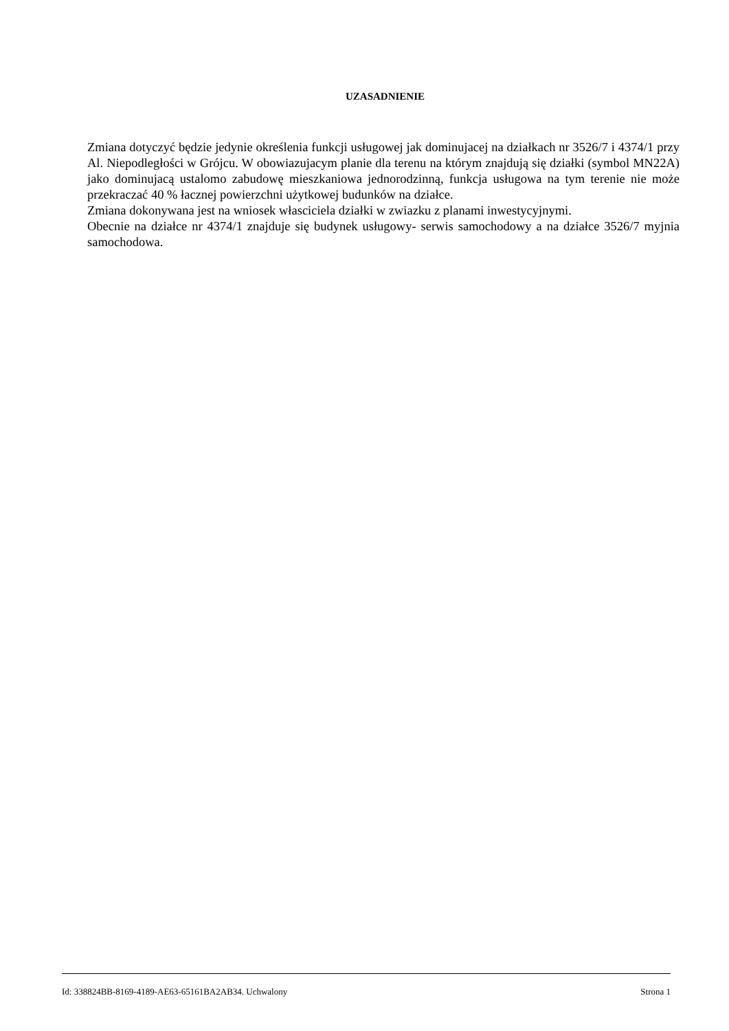UZASADNIENIE
Zmiana dotyczyć będzie jedynie określenia funkcji usługowej jak dominujacej na działkach nr 3526/7 i 4374/1 przy Al. Niepodległości w Grójcu. W obowiazujacym planie dla terenu na którym znajdują się działki (symbol MN22A) jako dominujacą ustalomo zabudowę mieszkaniowa jednorodzinną, funkcja usługowa na tym terenie nie może przekraczać 40 % łacznej powierzchni użytkowej budunków na działce.
Zmiana dokonywana jest na wniosek własciciela działki w zwiazku z planami inwestycyjnymi.
Obecnie na działce nr 4374/1 znajduje się budynek usługowy- serwis samochodowy a na działce 3526/7 myjnia samochodowa.
Id: 338824BB-8169-4189-AE63-65161BA2AB34. Uchwalony Strona 1